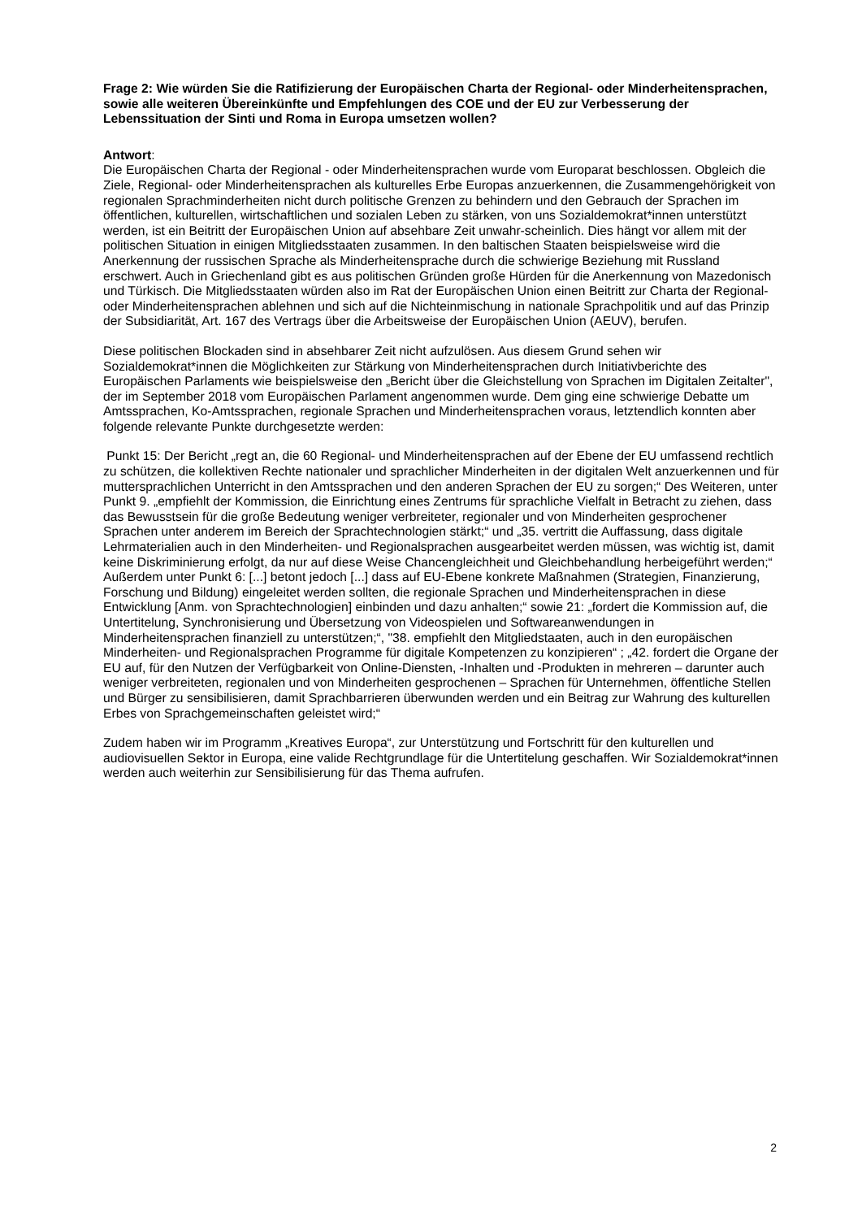Frage 2: Wie würden Sie die Ratifizierung der Europäischen Charta der Regional- oder Minderheitensprachen, sowie alle weiteren Übereinkünfte und Empfehlungen des COE und der EU zur Verbesserung der Lebenssituation der Sinti und Roma in Europa umsetzen wollen?
Antwort:
Die Europäischen Charta der Regional - oder Minderheitensprachen wurde vom Europarat beschlossen. Obgleich die Ziele, Regional- oder Minderheitensprachen als kulturelles Erbe Europas anzuerkennen, die Zusammengehörigkeit von regionalen Sprachminderheiten nicht durch politische Grenzen zu behindern und den Gebrauch der Sprachen im öffentlichen, kulturellen, wirtschaftlichen und sozialen Leben zu stärken, von uns Sozialdemokrat*innen unterstützt werden, ist ein Beitritt der Europäischen Union auf absehbare Zeit unwahr-scheinlich. Dies hängt vor allem mit der politischen Situation in einigen Mitgliedsstaaten zusammen. In den baltischen Staaten beispielsweise wird die Anerkennung der russischen Sprache als Minderheitensprache durch die schwierige Beziehung mit Russland erschwert. Auch in Griechenland gibt es aus politischen Gründen große Hürden für die Anerkennung von Mazedonisch und Türkisch. Die Mitgliedsstaaten würden also im Rat der Europäischen Union einen Beitritt zur Charta der Regional- oder Minderheitensprachen ablehnen und sich auf die Nichteinmischung in nationale Sprachpolitik und auf das Prinzip der Subsidiarität, Art. 167 des Vertrags über die Arbeitsweise der Europäischen Union (AEUV), berufen.
Diese politischen Blockaden sind in absehbarer Zeit nicht aufzulösen. Aus diesem Grund sehen wir Sozialdemokrat*innen die Möglichkeiten zur Stärkung von Minderheitensprachen durch Initiativberichte des Europäischen Parlaments wie beispielsweise den „Bericht über die Gleichstellung von Sprachen im Digitalen Zeitalter", der im September 2018 vom Europäischen Parlament angenommen wurde. Dem ging eine schwierige Debatte um Amtssprachen, Ko-Amtssprachen, regionale Sprachen und Minderheitensprachen voraus, letztendlich konnten aber folgende relevante Punkte durchgesetzte werden:
Punkt 15: Der Bericht „regt an, die 60 Regional- und Minderheitensprachen auf der Ebene der EU umfassend rechtlich zu schützen, die kollektiven Rechte nationaler und sprachlicher Minderheiten in der digitalen Welt anzuerkennen und für muttersprachlichen Unterricht in den Amtssprachen und den anderen Sprachen der EU zu sorgen;“ Des Weiteren, unter Punkt 9. „empfiehlt der Kommission, die Einrichtung eines Zentrums für sprachliche Vielfalt in Betracht zu ziehen, dass das Bewusstsein für die große Bedeutung weniger verbreiteter, regionaler und von Minderheiten gesprochener Sprachen unter anderem im Bereich der Sprachtechnologien stärkt;“ und „35. vertritt die Auffassung, dass digitale Lehrmaterialien auch in den Minderheiten- und Regionalsprachen ausgearbeitet werden müssen, was wichtig ist, damit keine Diskriminierung erfolgt, da nur auf diese Weise Chancengleichheit und Gleichbehandlung herbeigeführt werden;“ Außerdem unter Punkt 6: [...] betont jedoch [...] dass auf EU-Ebene konkrete Maßnahmen (Strategien, Finanzierung, Forschung und Bildung) eingeleitet werden sollten, die regionale Sprachen und Minderheitensprachen in diese Entwicklung [Anm. von Sprachtechnologien] einbinden und dazu anhalten;“ sowie 21: „fordert die Kommission auf, die Untertitelung, Synchronisierung und Übersetzung von Videospielen und Softwareanwendungen in Minderheitensprachen finanziell zu unterstützen;“, "38. empfiehlt den Mitgliedstaaten, auch in den europäischen Minderheiten- und Regionalsprachen Programme für digitale Kompetenzen zu konzipieren“ ; „42. fordert die Organe der EU auf, für den Nutzen der Verfügbarkeit von Online-Diensten, -Inhalten und -Produkten in mehreren – darunter auch weniger verbreiteten, regionalen und von Minderheiten gesprochenen – Sprachen für Unternehmen, öffentliche Stellen und Bürger zu sensibilisieren, damit Sprachbarrieren überwunden werden und ein Beitrag zur Wahrung des kulturellen Erbes von Sprachgemeinschaften geleistet wird;“
Zudem haben wir im Programm „Kreatives Europa“, zur Unterstützung und Fortschritt für den kulturellen und audiovisuellen Sektor in Europa, eine valide Rechtgrundlage für die Untertitelung geschaffen. Wir Sozialdemokrat*innen werden auch weiterhin zur Sensibilisierung für das Thema aufrufen.
2